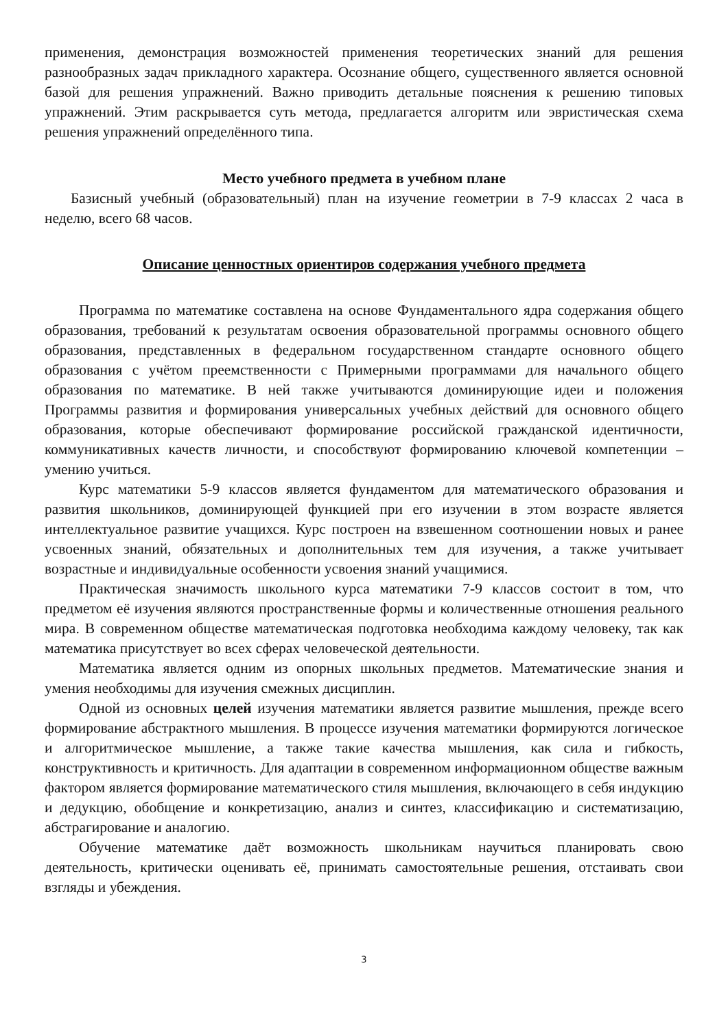применения, демонстрация возможностей применения теоретических знаний для решения разнообразных задач прикладного характера. Осознание общего, существенного является основной базой для решения упражнений. Важно приводить детальные пояснения к решению типовых упражнений. Этим раскрывается суть метода, предлагается алгоритм или эвристическая схема решения упражнений определённого типа.
Место учебного предмета в учебном плане
Базисный учебный (образовательный) план на изучение геометрии в 7-9 классах 2 часа в неделю, всего 68 часов.
Описание ценностных ориентиров содержания учебного предмета
Программа по математике составлена на основе Фундаментального ядра содержания общего образования, требований к результатам освоения образовательной программы основного общего образования, представленных в федеральном государственном стандарте основного общего образования с учётом преемственности с Примерными программами для начального общего образования по математике. В ней также учитываются доминирующие идеи и положения Программы развития и формирования универсальных учебных действий для основного общего образования, которые обеспечивают формирование российской гражданской идентичности, коммуникативных качеств личности, и способствуют формированию ключевой компетенции – умению учиться.
Курс математики 5-9 классов является фундаментом для математического образования и развития школьников, доминирующей функцией при его изучении в этом возрасте является интеллектуальное развитие учащихся. Курс построен на взвешенном соотношении новых и ранее усвоенных знаний, обязательных и дополнительных тем для изучения, а также учитывает возрастные и индивидуальные особенности усвоения знаний учащимися.
Практическая значимость школьного курса математики 7-9 классов состоит в том, что предметом её изучения являются пространственные формы и количественные отношения реального мира. В современном обществе математическая подготовка необходима каждому человеку, так как математика присутствует во всех сферах человеческой деятельности.
Математика является одним из опорных школьных предметов. Математические знания и умения необходимы для изучения смежных дисциплин.
Одной из основных целей изучения математики является развитие мышления, прежде всего формирование абстрактного мышления. В процессе изучения математики формируются логическое и алгоритмическое мышление, а также такие качества мышления, как сила и гибкость, конструктивность и критичность. Для адаптации в современном информационном обществе важным фактором является формирование математического стиля мышления, включающего в себя индукцию и дедукцию, обобщение и конкретизацию, анализ и синтез, классификацию и систематизацию, абстрагирование и аналогию.
Обучение математике даёт возможность школьникам научиться планировать свою деятельность, критически оценивать её, принимать самостоятельные решения, отстаивать свои взгляды и убеждения.
3